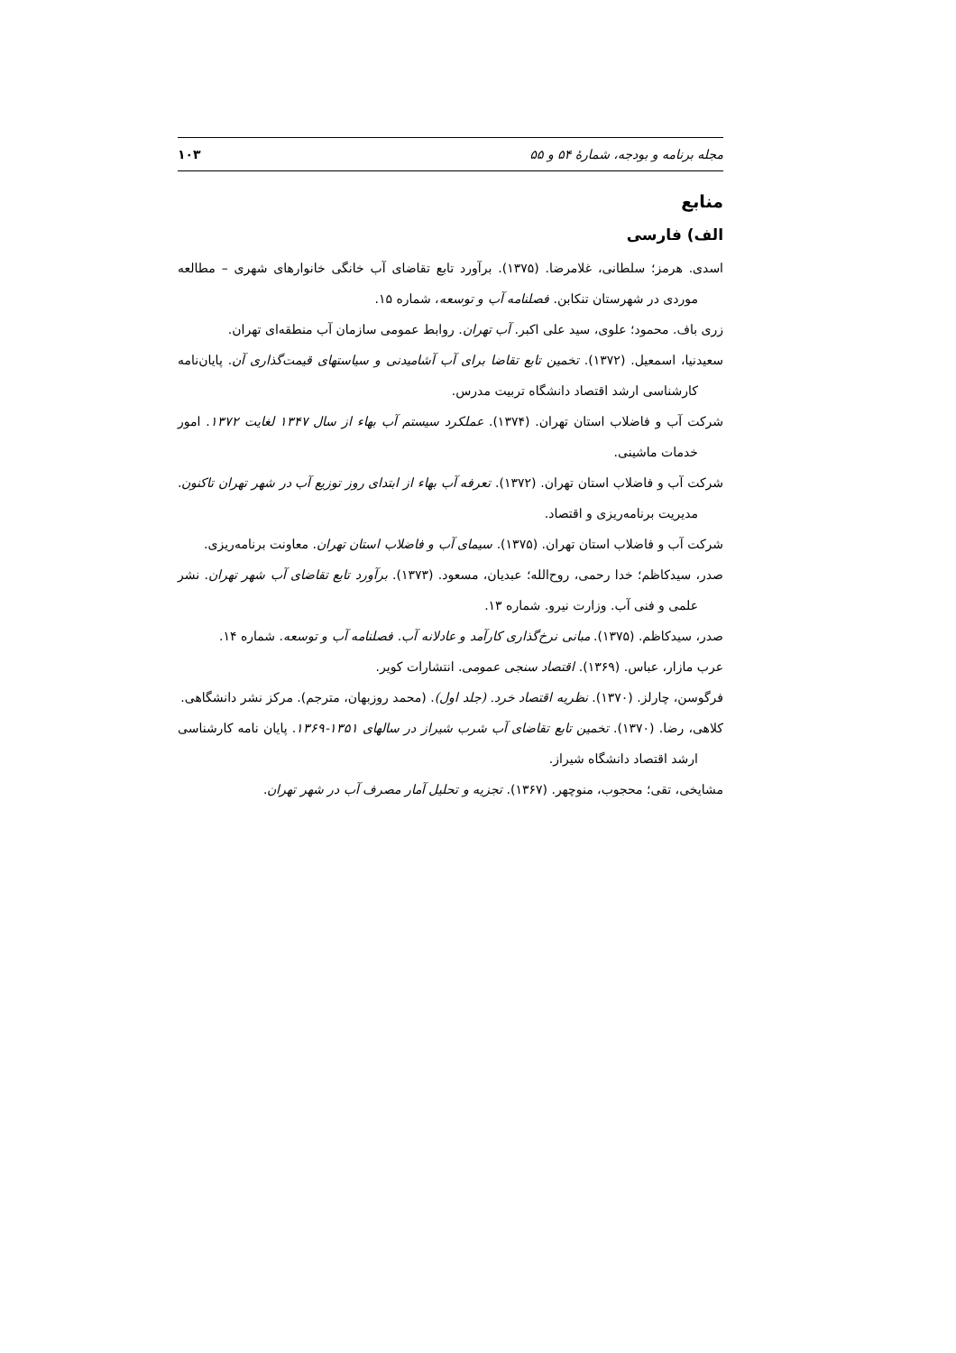مجله برنامه و بودجه، شمارهٔ ۵۴ و ۵۵ ۱۰۳
منابع
الف) فارسی
اسدی. هرمز؛ سلطانی، غلامرضا. (۱۳۷۵). برآورد تابع تقاضای آب خانگی خانوارهای شهری – مطالعه موردی در شهرستان تنکابن. فصلنامه آب و توسعه، شماره ۱۵.
زری باف. محمود؛ علوی، سید علی اکبر. آب تهران. روابط عمومی سازمان آب منطقه‌ای تهران.
سعیدنیا، اسمعیل. (۱۳۷۲). تخمین تابع تقاضا برای آب آشامیدنی و سیاستهای قیمت‌گذاری آن. پایان‌نامه کارشناسی ارشد اقتصاد دانشگاه تربیت مدرس.
شرکت آب و فاضلاب استان تهران. (۱۳۷۴). عملکرد سیستم آب بهاء از سال ۱۳۴۷ لغایت ۱۳۷۲. امور خدمات ماشینی.
شرکت آب و فاضلاب استان تهران. (۱۳۷۲). تعرفه آب بهاء از ابتدای روز توزیع آب در شهر تهران تاکنون. مدیریت برنامه‌ریزی و اقتصاد.
شرکت آب و فاضلاب استان تهران. (۱۳۷۵). سیمای آب و فاضلاب استان تهران. معاونت برنامه‌ریزی.
صدر، سیدکاظم؛ خدا رحمی، روح‌الله؛ عبدیان، مسعود. (۱۳۷۳). برآورد تابع تقاضای آب شهر تهران. نشر علمی و فنی آب. وزارت نیرو. شماره ۱۳.
صدر، سیدکاظم. (۱۳۷۵). مبانی نرخ‌گذاری کارآمد و عادلانه آب. فصلنامه آب و توسعه. شماره ۱۴.
عرب مازار، عباس. (۱۳۶۹). اقتصاد سنجی عمومی. انتشارات کویر.
فرگوسن، چارلز. (۱۳۷۰). نظریه اقتصاد خرد. (جلد اول). (محمد روزبهان، مترجم). مرکز نشر دانشگاهی.
کلاهی، رضا. (۱۳۷۰). تخمین تابع تقاضای آب شرب شیراز در سالهای ۱۳۵۱-۱۳۶۹. پایان نامه کارشناسی ارشد اقتصاد دانشگاه شیراز.
مشایخی، تقی؛ محجوب، منوچهر. (۱۳۶۷). تجزیه و تحلیل آمار مصرف آب در شهر تهران.